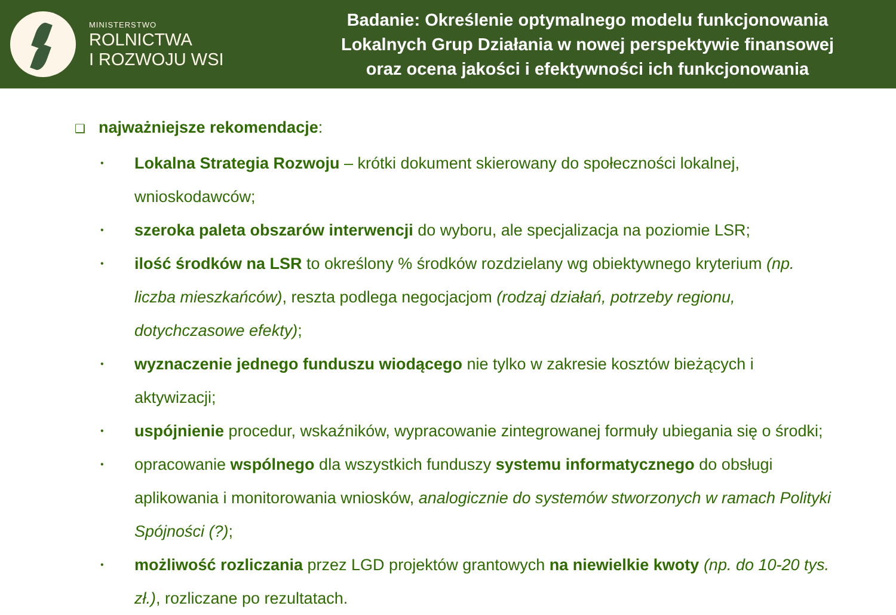MINISTERSTWO
ROLNICTWA
I ROZWOJU WSI
Badanie: Określenie optymalnego modelu funkcjonowania
Lokalnych Grup Działania w nowej perspektywie finansowej
oraz ocena jakości i efektywności ich funkcjonowania
❑ najważniejsze rekomendacje:
• Lokalna Strategia Rozwoju – krótki dokument skierowany do społeczności lokalnej, wnioskodawców;
• szeroka paleta obszarów interwencji do wyboru, ale specjalizacja na poziomie LSR;
• ilość środków na LSR to określony % środków rozdzielany wg obiektywnego kryterium (np. liczba mieszkańców), reszta podlega negocjacjom (rodzaj działań, potrzeby regionu, dotychczasowe efekty);
• wyznaczenie jednego funduszu wiodącego nie tylko w zakresie kosztów bieżących i aktywizacji;
• uspójnienie procedur, wskaźników, wypracowanie zintegrowanej formuły ubiegania się o środki;
• opracowanie wspólnego dla wszystkich funduszy systemu informatycznego do obsługi aplikowania i monitorowania wniosków, analogicznie do systemów stworzonych w ramach Polityki Spójności (?);
• możliwość rozliczania przez LGD projektów grantowych na niewielkie kwoty (np. do 10-20 tys. zł.), rozliczane po rezultatach.